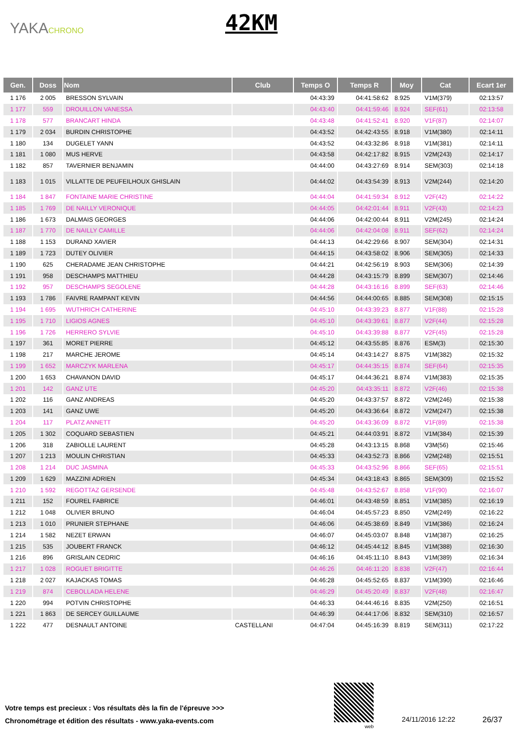YAKACHRONO 42KM
| Gen. | Doss | Nom | Club | Temps O | Temps R | Moy | Cat | Ecart 1er |
| --- | --- | --- | --- | --- | --- | --- | --- | --- |
| 1 176 | 2 005 | BRESSON SYLVAIN | | 04:43:39 | 04:41:58:62 | 8.925 | V1M(379) | 02:13:57 |
| 1 177 | 559 | DROUILLON VANESSA | | 04:43:40 | 04:41:59:46 | 8.924 | SEF(61) | 02:13:58 |
| 1 178 | 577 | BRANCART HINDA | | 04:43:48 | 04:41:52:41 | 8.920 | V1F(87) | 02:14:07 |
| 1 179 | 2 034 | BURDIN CHRISTOPHE | | 04:43:52 | 04:42:43:55 | 8.918 | V1M(380) | 02:14:11 |
| 1 180 | 134 | DUGELET YANN | | 04:43:52 | 04:43:32:86 | 8.918 | V1M(381) | 02:14:11 |
| 1 181 | 1 080 | MUS HERVE | | 04:43:58 | 04:42:17:82 | 8.915 | V2M(243) | 02:14:17 |
| 1 182 | 857 | TAVERNIER BENJAMIN | | 04:44:00 | 04:43:27:69 | 8.914 | SEM(303) | 02:14:18 |
| 1 183 | 1 015 | VILLATTE DE PEUFEILHOUX GHISLAIN | | 04:44:02 | 04:43:54:39 | 8.913 | V2M(244) | 02:14:20 |
| 1 184 | 1 847 | FONTAINE MARIE CHRISTINE | | 04:44:04 | 04:41:59:34 | 8.912 | V2F(42) | 02:14:22 |
| 1 185 | 1 769 | DE NAILLY VERONIQUE | | 04:44:05 | 04:42:01:44 | 8.911 | V2F(43) | 02:14:23 |
| 1 186 | 1 673 | DALMAIS GEORGES | | 04:44:06 | 04:42:00:44 | 8.911 | V2M(245) | 02:14:24 |
| 1 187 | 1 770 | DE NAILLY CAMILLE | | 04:44:06 | 04:42:04:08 | 8.911 | SEF(62) | 02:14:24 |
| 1 188 | 1 153 | DURAND XAVIER | | 04:44:13 | 04:42:29:66 | 8.907 | SEM(304) | 02:14:31 |
| 1 189 | 1 723 | DUTEY OLIVIER | | 04:44:15 | 04:43:58:02 | 8.906 | SEM(305) | 02:14:33 |
| 1 190 | 625 | CHERADAME JEAN CHRISTOPHE | | 04:44:21 | 04:42:56:19 | 8.903 | SEM(306) | 02:14:39 |
| 1 191 | 958 | DESCHAMPS MATTHIEU | | 04:44:28 | 04:43:15:79 | 8.899 | SEM(307) | 02:14:46 |
| 1 192 | 957 | DESCHAMPS SEGOLENE | | 04:44:28 | 04:43:16:16 | 8.899 | SEF(63) | 02:14:46 |
| 1 193 | 1 786 | FAIVRE RAMPANT KEVIN | | 04:44:56 | 04:44:00:65 | 8.885 | SEM(308) | 02:15:15 |
| 1 194 | 1 695 | WUTHRICH CATHERINE | | 04:45:10 | 04:43:39:23 | 8.877 | V1F(88) | 02:15:28 |
| 1 195 | 1 710 | LIGIOS AGNES | | 04:45:10 | 04:43:39:61 | 8.877 | V2F(44) | 02:15:28 |
| 1 196 | 1 726 | HERRERO SYLVIE | | 04:45:10 | 04:43:39:88 | 8.877 | V2F(45) | 02:15:28 |
| 1 197 | 361 | MORET PIERRE | | 04:45:12 | 04:43:55:85 | 8.876 | ESM(3) | 02:15:30 |
| 1 198 | 217 | MARCHE JEROME | | 04:45:14 | 04:43:14:27 | 8.875 | V1M(382) | 02:15:32 |
| 1 199 | 1 652 | MARCZYK MARLENA | | 04:45:17 | 04:44:35:15 | 8.874 | SEF(64) | 02:15:35 |
| 1 200 | 1 653 | CHAVANON DAVID | | 04:45:17 | 04:44:36:21 | 8.874 | V1M(383) | 02:15:35 |
| 1 201 | 142 | GANZ UTE | | 04:45:20 | 04:43:35:11 | 8.872 | V2F(46) | 02:15:38 |
| 1 202 | 116 | GANZ ANDREAS | | 04:45:20 | 04:43:37:57 | 8.872 | V2M(246) | 02:15:38 |
| 1 203 | 141 | GANZ UWE | | 04:45:20 | 04:43:36:64 | 8.872 | V2M(247) | 02:15:38 |
| 1 204 | 117 | PLATZ ANNETT | | 04:45:20 | 04:43:36:09 | 8.872 | V1F(89) | 02:15:38 |
| 1 205 | 1 302 | COQUARD SEBASTIEN | | 04:45:21 | 04:44:03:91 | 8.872 | V1M(384) | 02:15:39 |
| 1 206 | 318 | ZABIOLLE LAURENT | | 04:45:28 | 04:43:13:15 | 8.868 | V3M(56) | 02:15:46 |
| 1 207 | 1 213 | MOULIN CHRISTIAN | | 04:45:33 | 04:43:52:73 | 8.866 | V2M(248) | 02:15:51 |
| 1 208 | 1 214 | DUC JASMINA | | 04:45:33 | 04:43:52:96 | 8.866 | SEF(65) | 02:15:51 |
| 1 209 | 1 629 | MAZZINI ADRIEN | | 04:45:34 | 04:43:18:43 | 8.865 | SEM(309) | 02:15:52 |
| 1 210 | 1 592 | REGOTTAZ GERSENDE | | 04:45:48 | 04:43:52:67 | 8.858 | V1F(90) | 02:16:07 |
| 1 211 | 152 | FOUREL FABRICE | | 04:46:01 | 04:43:48:59 | 8.851 | V1M(385) | 02:16:19 |
| 1 212 | 1 048 | OLIVIER BRUNO | | 04:46:04 | 04:45:57:23 | 8.850 | V2M(249) | 02:16:22 |
| 1 213 | 1 010 | PRUNIER STEPHANE | | 04:46:06 | 04:45:38:69 | 8.849 | V1M(386) | 02:16:24 |
| 1 214 | 1 582 | NEZET ERWAN | | 04:46:07 | 04:45:03:07 | 8.848 | V1M(387) | 02:16:25 |
| 1 215 | 535 | JOUBERT FRANCK | | 04:46:12 | 04:45:44:12 | 8.845 | V1M(388) | 02:16:30 |
| 1 216 | 896 | GRISLAIN CEDRIC | | 04:46:16 | 04:45:11:10 | 8.843 | V1M(389) | 02:16:34 |
| 1 217 | 1 028 | ROGUET BRIGITTE | | 04:46:26 | 04:46:11:20 | 8.838 | V2F(47) | 02:16:44 |
| 1 218 | 2 027 | KAJACKAS TOMAS | | 04:46:28 | 04:45:52:65 | 8.837 | V1M(390) | 02:16:46 |
| 1 219 | 874 | CEBOLLADA HELENE | | 04:46:29 | 04:45:20:49 | 8.837 | V2F(48) | 02:16:47 |
| 1 220 | 994 | POTVIN CHRISTOPHE | | 04:46:33 | 04:44:46:16 | 8.835 | V2M(250) | 02:16:51 |
| 1 221 | 1 863 | DE SERCEY GUILLAUME | | 04:46:39 | 04:44:17:06 | 8.832 | SEM(310) | 02:16:57 |
| 1 222 | 477 | DESNAULT ANTOINE | CASTELLANI | 04:47:04 | 04:45:16:39 | 8.819 | SEM(311) | 02:17:22 |
Votre temps est precieux : Vos résultats dès la fin de l'épreuve >>>
Chronométrage et édition des résultats - www.yaka-events.com
web
24/11/2016 12:22 26/37